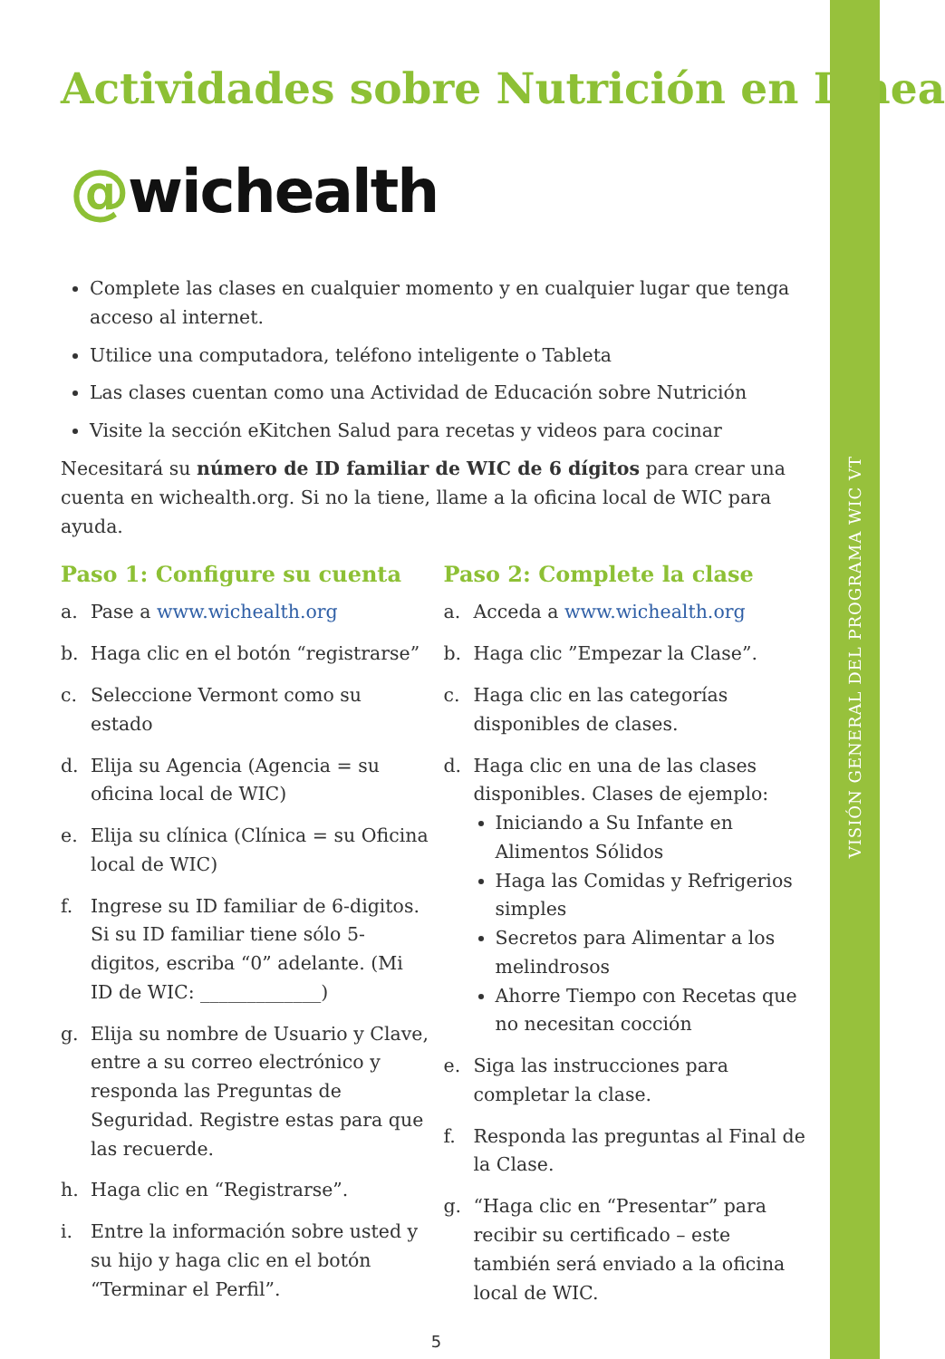Actividades sobre Nutrición en Línea
@wichealth
Complete las clases en cualquier momento y en cualquier lugar que tenga acceso al internet.
Utilice una computadora, teléfono inteligente o Tableta
Las clases cuentan como una Actividad de Educación sobre Nutrición
Visite la sección eKitchen Salud para recetas y videos para cocinar
Necesitará su número de ID familiar de WIC de 6 dígitos para crear una cuenta en wichealth.org. Si no la tiene, llame a la oficina local de WIC para ayuda.
Paso 1: Configure su cuenta
a. Pase a www.wichealth.org
b. Haga clic en el botón “registrarse”
c. Seleccione Vermont como su estado
d. Elija su Agencia (Agencia = su oficina local de WIC)
e. Elija su clínica (Clínica = su Oficina local de WIC)
f. Ingrese su ID familiar de 6-digitos. Si su ID familiar tiene sólo 5-digitos, escriba “0” adelante. (Mi ID de WIC: _____________)
g. Elija su nombre de Usuario y Clave, entre a su correo electrónico y responda las Preguntas de Seguridad. Registre estas para que las recuerde.
h. Haga clic en “Registrarse”.
i. Entre la información sobre usted y su hijo y haga clic en el botón “Terminar el Perfil”.
Paso 2: Complete la clase
a. Acceda a www.wichealth.org
b. Haga clic ”Empezar la Clase”.
c. Haga clic en las categorías disponibles de clases.
d. Haga clic en una de las clases disponibles. Clases de ejemplo:
Iniciando a Su Infante en Alimentos Sólidos
Haga las Comidas y Refrigerios simples
Secretos para Alimentar a los melindrosos
Ahorre Tiempo con Recetas que no necesitan cocción
e. Siga las instrucciones para completar la clase.
f. Responda las preguntas al Final de la Clase.
g. “Haga clic en “Presentar” para recibir su certificado – este también será enviado a la oficina local de WIC.
5
VISIÓN GENERAL DEL PROGRAMA WIC VT